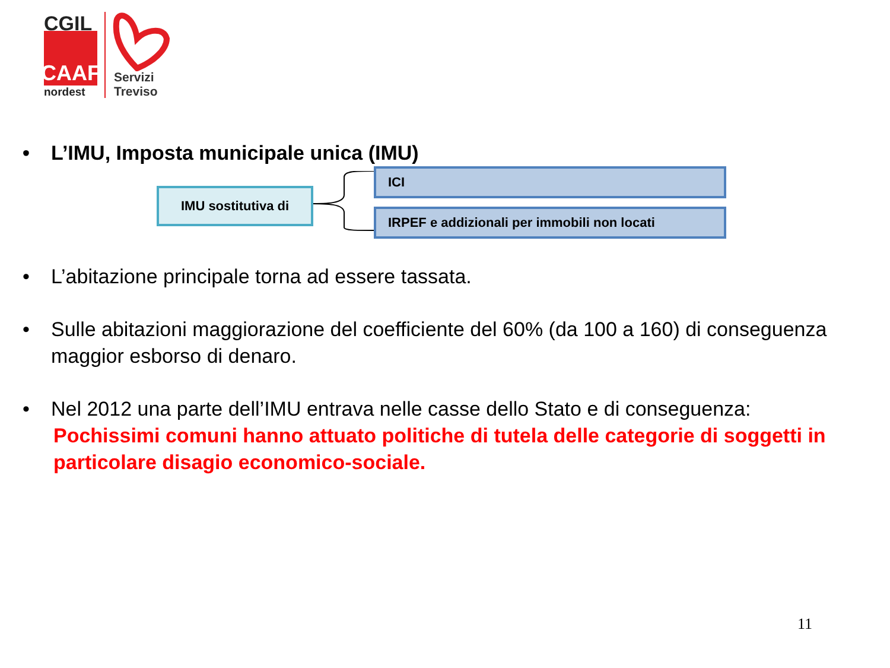CGIL
CAAF
nordest
Servizi
Treviso
• L’IMU, Imposta municipale unica (IMU)
IMU sostitutiva di
ICI
IRPEF e addizionali per immobili non locati
• L’abitazione principale torna ad essere tassata.
• Sulle abitazioni maggiorazione del coefficiente del 60% (da 100 a 160) di conseguenza maggior esborso di denaro.
• Nel 2012 una parte dell’IMU entrava nelle casse dello Stato e di conseguenza:
Pochissimi comuni hanno attuato politiche di tutela delle categorie di soggetti in particolare disagio economico-sociale.
11